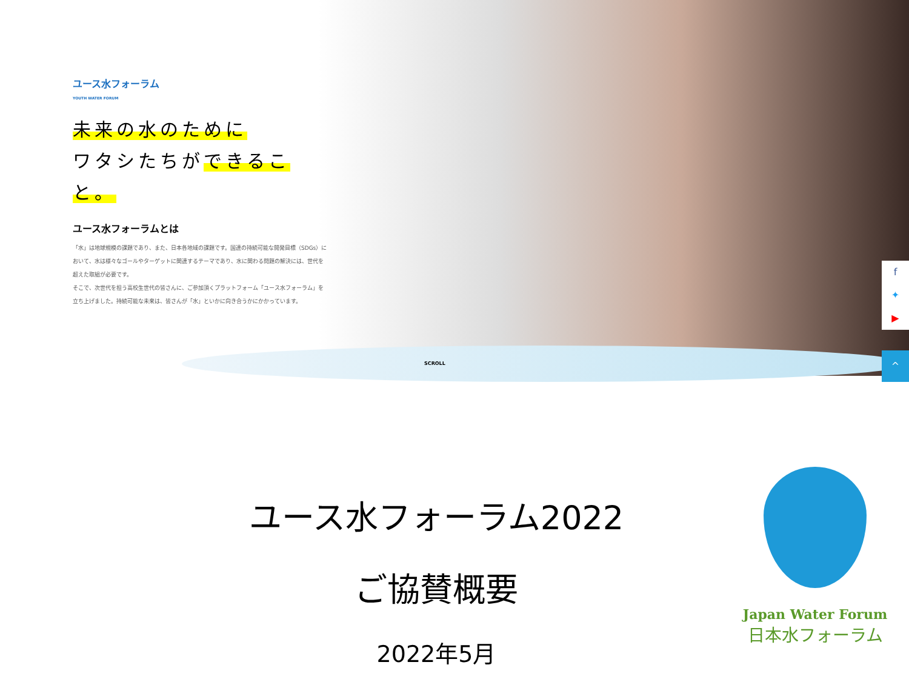ユース水フォーラム
YOUTH WATER FORUM
未来の水のために
ワタシたちができること。
ユース水フォーラムとは
「水」は地球規模の課題であり、また、日本各地域の課題です。国連の持続可能な開発目標（SDGs）において、水は様々なゴールやターゲットに関連するテーマであり、水に関わる問題の解決には、世代を超えた取組が必要です。
そこで、次世代を担う高校生世代の皆さんに、ご参加頂くプラットフォーム「ユース水フォーラム」を立ち上げました。持続可能な未来は、皆さんが「水」といかに向き合うかにかかっています。
SCROLL
f
✦
▶
^
ユース水フォーラム2022
ご協賛概要
2022年5月
Japan Water Forum
日本水フォーラム